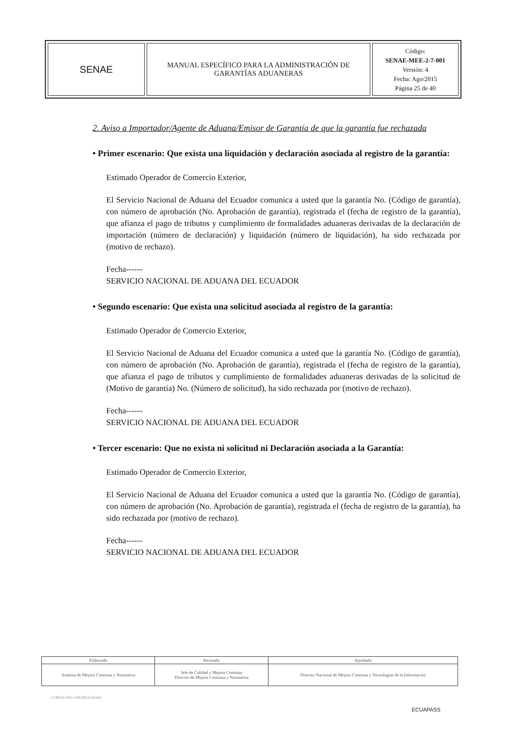| SENAE | MANUAL ESPECÍFICO PARA LA ADMINISTRACIÓN DE GARANTÍAS ADUANERAS | Código: SENAE-MEE-2-7-001 Versión: 4 Fecha: Ago/2015 Página 25 de 40 |
2. Aviso a Importador/Agente de Aduana/Emisor de Garantía de que la garantía fue rechazada
• Primer escenario: Que exista una liquidación y declaración asociada al registro de la garantía:
Estimado Operador de Comercio Exterior,
El Servicio Nacional de Aduana del Ecuador comunica a usted que la garantía No. (Código de garantía), con número de aprobación (No. Aprobación de garantía), registrada el (fecha de registro de la garantía), que afianza el pago de tributos y cumplimiento de formalidades aduaneras derivadas de la declaración de importación (número de declaración) y liquidación (número de liquidación), ha sido rechazada por (motivo de rechazo).
Fecha------
SERVICIO NACIONAL DE ADUANA DEL ECUADOR
• Segundo escenario: Que exista una solicitud asociada al registro de la garantía:
Estimado Operador de Comercio Exterior,
El Servicio Nacional de Aduana del Ecuador comunica a usted que la garantía No. (Código de garantía), con número de aprobación (No. Aprobación de garantía), registrada el (fecha de registro de la garantía), que afianza el pago de tributos y cumplimiento de formalidades aduaneras derivadas de la solicitud de (Motivo de garantía) No. (Número de solicitud), ha sido rechazada por (motivo de rechazo).
Fecha------
SERVICIO NACIONAL DE ADUANA DEL ECUADOR
• Tercer escenario: Que no exista ni solicitud ni Declaración asociada a la Garantía:
Estimado Operador de Comercio Exterior,
El Servicio Nacional de Aduana del Ecuador comunica a usted que la garantía No. (Código de garantía), con número de aprobación (No. Aprobación de garantía), registrada el (fecha de registro de la garantía), ha sido rechazada por (motivo de rechazo).
Fecha------
SERVICIO NACIONAL DE ADUANA DEL ECUADOR
| Elaborado | Revisado | Aprobado |
| Analista de Mejora Continua y Normativa | Jefe de Calidad y Mejora Continua Director de Mejora Continua y Normativa | Director Nacional de Mejora Continua y Tecnologías de la Información |
COPIAS NO CONTROLADAS
ECUAPASS